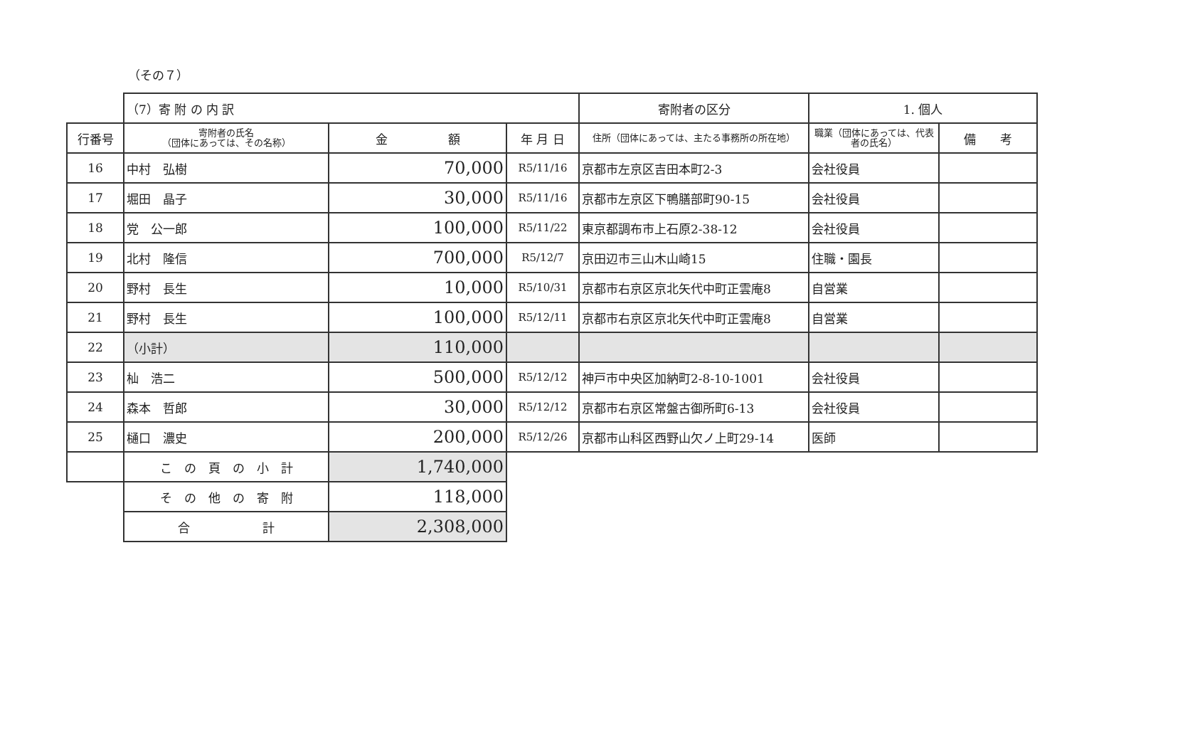（その７）
| | （7）寄 附 の 内 訳 | | | 寄附者の区分 | 1. 個人 | |
| 行番号 | 寄附者の氏名 （団体にあっては、その名称） | 金 額 | 年 月 日 | 住所（団体にあっては、主たる事務所の所在地） | 職業（団体にあっては、代表者の氏名） | 備 考 |
| 16 | 中村 弘樹 | 70,000 | R5/11/16 | 京都市左京区吉田本町2-3 | 会社役員 | |
| 17 | 堀田 晶子 | 30,000 | R5/11/16 | 京都市左京区下鴨膳部町90-15 | 会社役員 | |
| 18 | 党 公一郎 | 100,000 | R5/11/22 | 東京都調布市上石原2-38-12 | 会社役員 | |
| 19 | 北村 隆信 | 700,000 | R5/12/7 | 京田辺市三山木山崎15 | 住職・園長 | |
| 20 | 野村 長生 | 10,000 | R5/10/31 | 京都市右京区京北矢代中町正雲庵8 | 自営業 | |
| 21 | 野村 長生 | 100,000 | R5/12/11 | 京都市右京区京北矢代中町正雲庵8 | 自営業 | |
| 22 | （小計） | 110,000 | | | | |
| 23 | 杣 浩二 | 500,000 | R5/12/12 | 神戸市中央区加納町2-8-10-1001 | 会社役員 | |
| 24 | 森本 哲郎 | 30,000 | R5/12/12 | 京都市右京区常盤古御所町6-13 | 会社役員 | |
| 25 | 樋口 濃史 | 200,000 | R5/12/26 | 京都市山科区西野山欠ノ上町29-14 | 医師 | |
| | こ の 頁 の 小 計 | 1,740,000 | | | | |
| | そ の 他 の 寄 附 | 118,000 | | | | |
| | 合 計 | 2,308,000 | | | | |